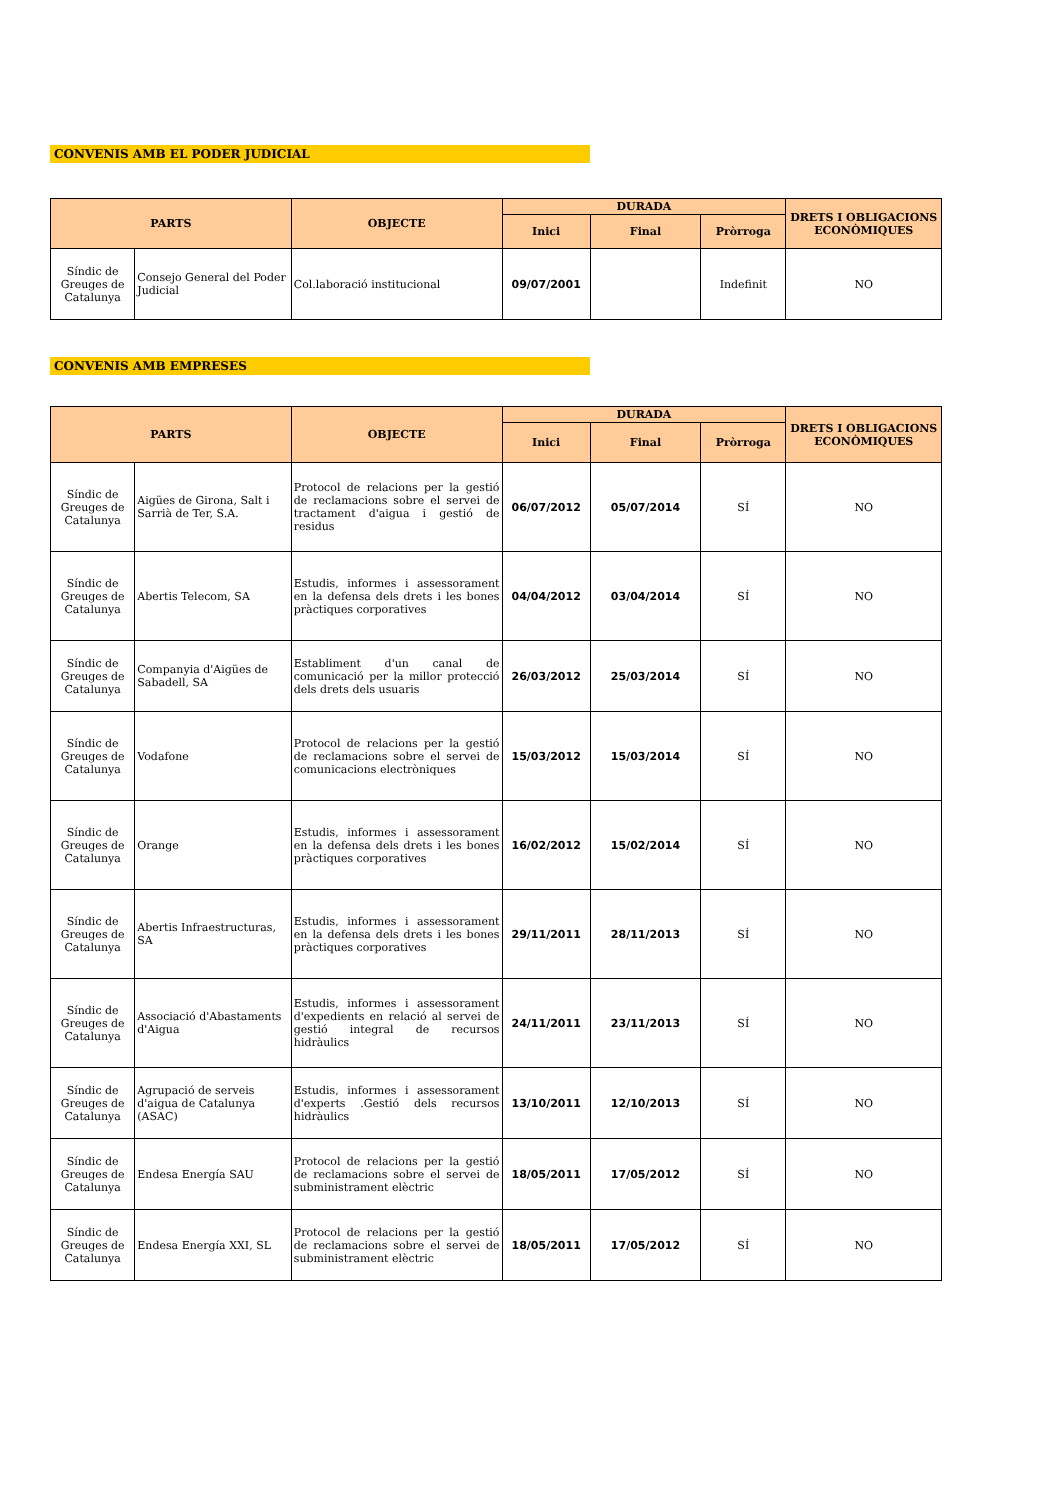CONVENIS AMB EL PODER JUDICIAL
| PARTS | | OBJECTE | DURADA | | | DRETS I OBLIGACIONS ECONÒMIQUES |
| --- | --- | --- | --- | --- | --- | --- |
| | | | Inici | Final | Pròrroga | |
| Síndic de Greuges de Catalunya | Consejo General del Poder Judicial | Col.laboració institucional | 09/07/2001 | | Indefinit | NO |
CONVENIS AMB EMPRESES
| PARTS | | OBJECTE | DURADA | | | DRETS I OBLIGACIONS ECONÒMIQUES |
| --- | --- | --- | --- | --- | --- | --- |
| | | | Inici | Final | Pròrroga | |
| Síndic de Greuges de Catalunya | Aigües de Girona, Salt i Sarrià de Ter, S.A. | Protocol de relacions per la gestió de reclamacions sobre el servei de tractament d'aigua i gestió de residus | 06/07/2012 | 05/07/2014 | SÍ | NO |
| Síndic de Greuges de Catalunya | Abertis Telecom, SA | Estudis, informes i assessorament en la defensa dels drets i les bones pràctiques corporatives | 04/04/2012 | 03/04/2014 | SÍ | NO |
| Síndic de Greuges de Catalunya | Companyia d'Aigües de Sabadell, SA | Establiment d'un canal de comunicació per la millor protecció dels drets dels usuaris | 26/03/2012 | 25/03/2014 | SÍ | NO |
| Síndic de Greuges de Catalunya | Vodafone | Protocol de relacions per la gestió de reclamacions sobre el servei de comunicacions electròniques | 15/03/2012 | 15/03/2014 | SÍ | NO |
| Síndic de Greuges de Catalunya | Orange | Estudis, informes i assessorament en la defensa dels drets i les bones pràctiques corporatives | 16/02/2012 | 15/02/2014 | SÍ | NO |
| Síndic de Greuges de Catalunya | Abertis Infraestructuras, SA | Estudis, informes i assessorament en la defensa dels drets i les bones pràctiques corporatives | 29/11/2011 | 28/11/2013 | SÍ | NO |
| Síndic de Greuges de Catalunya | Associació d'Abastaments d'Aigua | Estudis, informes i assessorament d'expedients en relació al servei de gestió integral de recursos hidràulics | 24/11/2011 | 23/11/2013 | SÍ | NO |
| Síndic de Greuges de Catalunya | Agrupació de serveis d'aigua de Catalunya (ASAC) | Estudis, informes i assessorament d'experts .Gestió dels recursos hidràulics | 13/10/2011 | 12/10/2013 | SÍ | NO |
| Síndic de Greuges de Catalunya | Endesa Energía SAU | Protocol de relacions per la gestió de reclamacions sobre el servei de subministrament elèctric | 18/05/2011 | 17/05/2012 | SÍ | NO |
| Síndic de Greuges de Catalunya | Endesa Energía XXI, SL | Protocol de relacions per la gestió de reclamacions sobre el servei de subministrament elèctric | 18/05/2011 | 17/05/2012 | SÍ | NO |